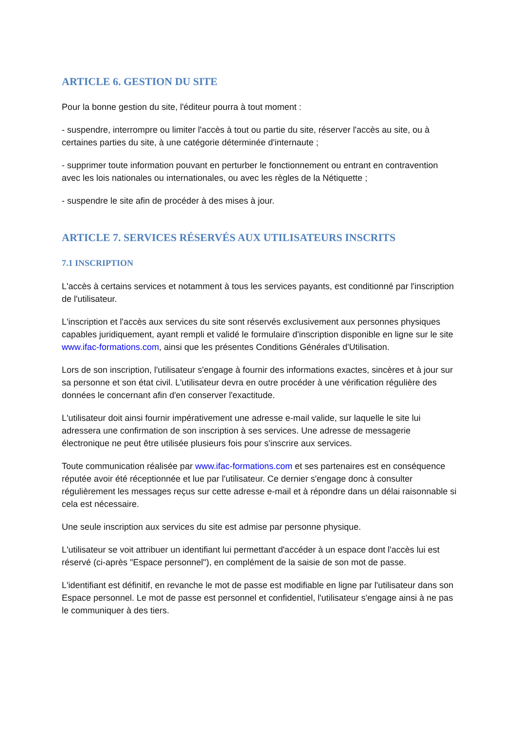ARTICLE 6. GESTION DU SITE
Pour la bonne gestion du site, l'éditeur pourra à tout moment :
- suspendre, interrompre ou limiter l'accès à tout ou partie du site, réserver l'accès au site, ou à certaines parties du site, à une catégorie déterminée d'internaute ;
- supprimer toute information pouvant en perturber le fonctionnement ou entrant en contravention avec les lois nationales ou internationales, ou avec les règles de la Nétiquette ;
- suspendre le site afin de procéder à des mises à jour.
ARTICLE 7. SERVICES RÉSERVÉS AUX UTILISATEURS INSCRITS
7.1 INSCRIPTION
L'accès à certains services et notamment à tous les services payants, est conditionné par l'inscription de l'utilisateur.
L'inscription et l'accès aux services du site sont réservés exclusivement aux personnes physiques capables juridiquement, ayant rempli et validé le formulaire d'inscription disponible en ligne sur le site www.ifac-formations.com, ainsi que les présentes Conditions Générales d'Utilisation.
Lors de son inscription, l'utilisateur s'engage à fournir des informations exactes, sincères et à jour sur sa personne et son état civil. L'utilisateur devra en outre procéder à une vérification régulière des données le concernant afin d'en conserver l'exactitude.
L'utilisateur doit ainsi fournir impérativement une adresse e-mail valide, sur laquelle le site lui adressera une confirmation de son inscription à ses services. Une adresse de messagerie électronique ne peut être utilisée plusieurs fois pour s'inscrire aux services.
Toute communication réalisée par www.ifac-formations.com et ses partenaires est en conséquence réputée avoir été réceptionnée et lue par l'utilisateur. Ce dernier s'engage donc à consulter régulièrement les messages reçus sur cette adresse e-mail et à répondre dans un délai raisonnable si cela est nécessaire.
Une seule inscription aux services du site est admise par personne physique.
L'utilisateur se voit attribuer un identifiant lui permettant d'accéder à un espace dont l'accès lui est réservé (ci-après "Espace personnel"), en complément de la saisie de son mot de passe.
L'identifiant est définitif, en revanche le mot de passe est modifiable en ligne par l'utilisateur dans son Espace personnel. Le mot de passe est personnel et confidentiel, l'utilisateur s'engage ainsi à ne pas le communiquer à des tiers.